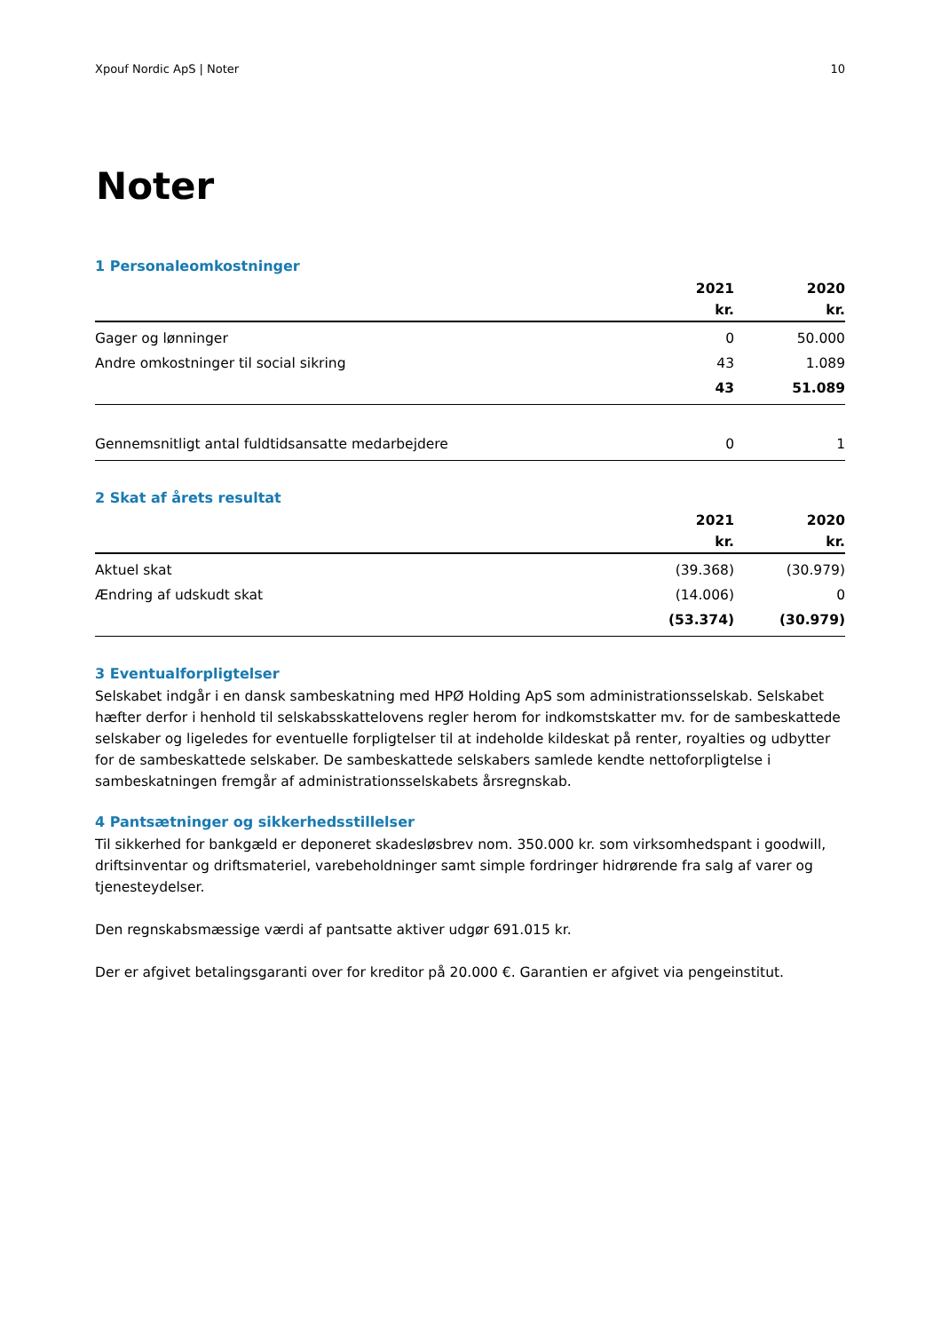Xpouf Nordic ApS | Noter 10
Noter
1 Personaleomkostninger
| | 2021 | 2020 |
| --- | --- | --- |
| | kr. | kr. |
| Gager og lønninger | 0 | 50.000 |
| Andre omkostninger til social sikring | 43 | 1.089 |
| | 43 | 51.089 |
| Gennemsnitligt antal fuldtidsansatte medarbejdere | 0 | 1 |
2 Skat af årets resultat
| | 2021 | 2020 |
| --- | --- | --- |
| | kr. | kr. |
| Aktuel skat | (39.368) | (30.979) |
| Ændring af udskudt skat | (14.006) | 0 |
| | (53.374) | (30.979) |
3 Eventualforpligtelser
Selskabet indgår i en dansk sambeskatning med HPØ Holding ApS som administrationsselskab. Selskabet hæfter derfor i henhold til selskabsskattelovens regler herom for indkomstskatter mv. for de sambeskattede selskaber og ligeledes for eventuelle forpligtelser til at indeholde kildeskat på renter, royalties og udbytter for de sambeskattede selskaber. De sambeskattede selskabers samlede kendte nettoforpligtelse i sambeskatningen fremgår af administrationsselskabets årsregnskab.
4 Pantsætninger og sikkerhedsstillelser
Til sikkerhed for bankgæld er deponeret skadesløsbrev nom. 350.000 kr. som virksomhedspant i goodwill, driftsinventar og driftsmateriel, varebeholdninger samt simple fordringer hidrørende fra salg af varer og tjenesteydelser.
Den regnskabsmæssige værdi af pantsatte aktiver udgør 691.015 kr.
Der er afgivet betalingsgaranti over for kreditor på 20.000 €. Garantien er afgivet via pengeinstitut.